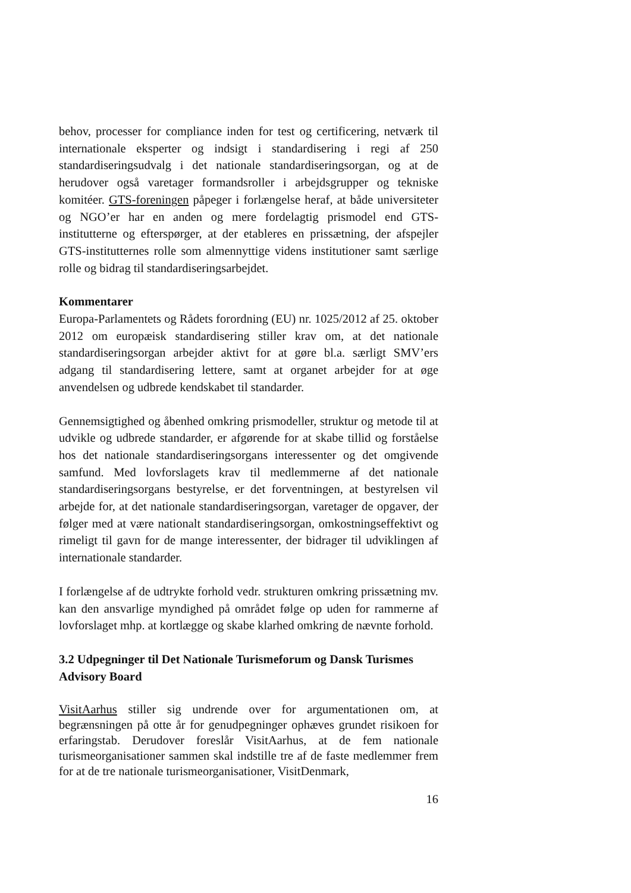behov, processer for compliance inden for test og certificering, netværk til internationale eksperter og indsigt i standardisering i regi af 250 standardiseringsudvalg i det nationale standardiseringsorgan, og at de herudover også varetager formandsroller i arbejdsgrupper og tekniske komitéer. GTS-foreningen påpeger i forlængelse heraf, at både universiteter og NGO’er har en anden og mere fordelagtig prismodel end GTS-institutterne og efterspørger, at der etableres en prissætning, der afspejler GTS-institutternes rolle som almennyttige videns institutioner samt særlige rolle og bidrag til standardiseringsarbejdet.
Kommentarer
Europa-Parlamentets og Rådets forordning (EU) nr. 1025/2012 af 25. oktober 2012 om europæisk standardisering stiller krav om, at det nationale standardiseringsorgan arbejder aktivt for at gøre bl.a. særligt SMV’ers adgang til standardisering lettere, samt at organet arbejder for at øge anvendelsen og udbrede kendskabet til standarder.
Gennemsigtighed og åbenhed omkring prismodeller, struktur og metode til at udvikle og udbrede standarder, er afgørende for at skabe tillid og forståelse hos det nationale standardiseringsorgans interessenter og det omgivende samfund. Med lovforslagets krav til medlemmerne af det nationale standardiseringsorgans bestyrelse, er det forventningen, at bestyrelsen vil arbejde for, at det nationale standardiseringsorgan, varetager de opgaver, der følger med at være nationalt standardiseringsorgan, omkostningseffektivt og rimeligt til gavn for de mange interessenter, der bidrager til udviklingen af internationale standarder.
I forlængelse af de udtrykte forhold vedr. strukturen omkring prissætning mv. kan den ansvarlige myndighed på området følge op uden for rammerne af lovforslaget mhp. at kortlægge og skabe klarhed omkring de nævnte forhold.
3.2 Udpegninger til Det Nationale Turismeforum og Dansk Turismes Advisory Board
VisitAarhus stiller sig undrende over for argumentationen om, at begrænsningen på otte år for genudpegninger ophæves grundet risikoen for erfaringstab. Derudover foreslår VisitAarhus, at de fem nationale turismeorganisationer sammen skal indstille tre af de faste medlemmer frem for at de tre nationale turismeorganisationer, VisitDenmark,
16